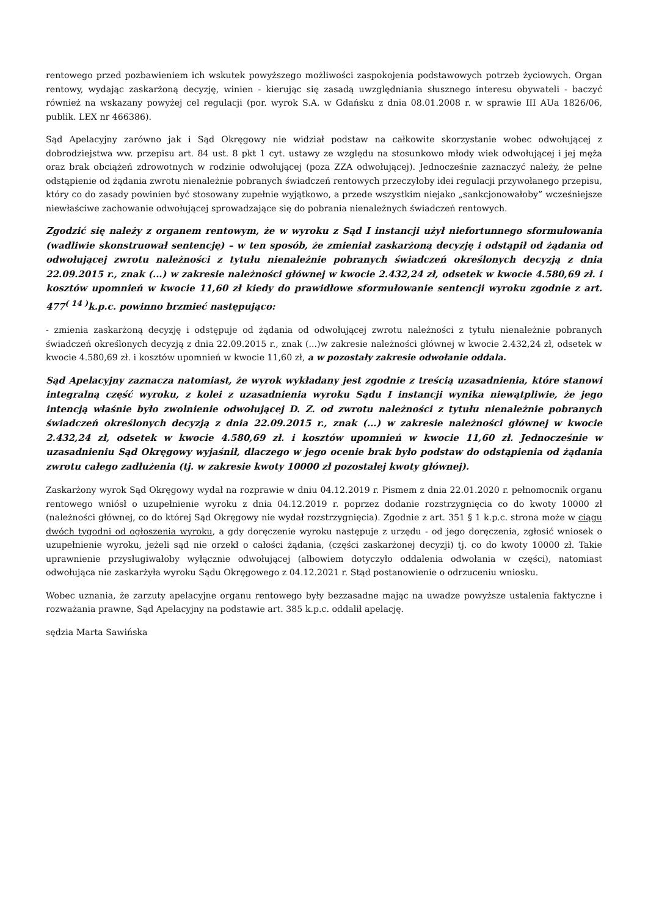rentowego przed pozbawieniem ich wskutek powyższego możliwości zaspokojenia podstawowych potrzeb życiowych. Organ rentowy, wydając zaskarżoną decyzję, winien - kierując się zasadą uwzględniania słusznego interesu obywateli - baczyć również na wskazany powyżej cel regulacji (por. wyrok S.A. w Gdańsku z dnia 08.01.2008 r. w sprawie III AUa 1826/06, publik. LEX nr 466386).
Sąd Apelacyjny zarówno jak i Sąd Okręgowy nie widział podstaw na całkowite skorzystanie wobec odwołującej z dobrodziejstwa ww. przepisu art. 84 ust. 8 pkt 1 cyt. ustawy ze względu na stosunkowo młody wiek odwołującej i jej męża oraz brak obciążeń zdrowotnych w rodzinie odwołującej (poza ZZA odwołującej). Jednocześnie zaznaczyć należy, że pełne odstąpienie od żądania zwrotu nienależnie pobranych świadczeń rentowych przeczyłoby idei regulacji przywołanego przepisu, który co do zasady powinien być stosowany zupełnie wyjątkowo, a przede wszystkim niejako „sankcjonowałoby” wcześniejsze niewłaściwe zachowanie odwołującej sprowadzające się do pobrania nienależnych świadczeń rentowych.
Zgodzić się należy z organem rentowym, że w wyroku z Sąd I instancji użył niefortunnego sformułowania (wadliwie skonstruował sentencję) – w ten sposób, że zmieniał zaskarżoną decyzję i odstąpił od żądania od odwołującej zwrotu należności z tytułu nienależnie pobranych świadczeń określonych decyzją z dnia 22.09.2015 r., znak (...) w zakresie należności głównej w kwocie 2.432,24 zł, odsetek w kwocie 4.580,69 zł. i kosztów upomnień w kwocie 11,60 zł kiedy do prawidłowe sformułowanie sentencji wyroku zgodnie z art. 477<sup>( 14 )</sup>k.p.c. powinno brzmieć następująco:
- zmienia zaskarżoną decyzję i odstępuje od żądania od odwołującej zwrotu należności z tytułu nienależnie pobranych świadczeń określonych decyzją z dnia 22.09.2015 r., znak (...)w zakresie należności głównej w kwocie 2.432,24 zł, odsetek w kwocie 4.580,69 zł. i kosztów upomnień w kwocie 11,60 zł, a w pozostały zakresie odwołanie oddala.
Sąd Apelacyjny zaznacza natomiast, że wyrok wykładany jest zgodnie z treścią uzasadnienia, które stanowi integralną część wyroku, z kolei z uzasadnienia wyroku Sądu I instancji wynika niewątpliwie, że jego intencją właśnie było zwolnienie odwołującej D. Z. od zwrotu należności z tytułu nienależnie pobranych świadczeń określonych decyzją z dnia 22.09.2015 r., znak (...) w zakresie należności głównej w kwocie 2.432,24 zł, odsetek w kwocie 4.580,69 zł. i kosztów upomnień w kwocie 11,60 zł. Jednocześnie w uzasadnieniu Sąd Okręgowy wyjaśnił, dlaczego w jego ocenie brak było podstaw do odstąpienia od żądania zwrotu całego zadłużenia (tj. w zakresie kwoty 10000 zł pozostałej kwoty głównej).
Zaskarżony wyrok Sąd Okręgowy wydał na rozprawie w dniu 04.12.2019 r. Pismem z dnia 22.01.2020 r. pełnomocnik organu rentowego wniósł o uzupełnienie wyroku z dnia 04.12.2019 r. poprzez dodanie rozstrzygnięcia co do kwoty 10000 zł (należności głównej, co do której Sąd Okręgowy nie wydał rozstrzygnięcia). Zgodnie z art. 351 § 1 k.p.c. strona może w ciągu dwóch tygodni od ogłoszenia wyroku, a gdy doręczenie wyroku następuje z urzędu - od jego doręczenia, zgłosić wniosek o uzupełnienie wyroku, jeżeli sąd nie orzekł o całości żądania, (części zaskarżonej decyzji) tj. co do kwoty 10000 zł. Takie uprawnienie przysługiwałoby wyłącznie odwołującej (albowiem dotyczyło oddalenia odwołania w części), natomiast odwołująca nie zaskarżyła wyroku Sądu Okręgowego z 04.12.2021 r. Stąd postanowienie o odrzuceniu wniosku.
Wobec uznania, że zarzuty apelacyjne organu rentowego były bezzasadne mając na uwadze powyższe ustalenia faktyczne i rozważania prawne, Sąd Apelacyjny na podstawie art. 385 k.p.c. oddalił apelację.
sędzia Marta Sawińska